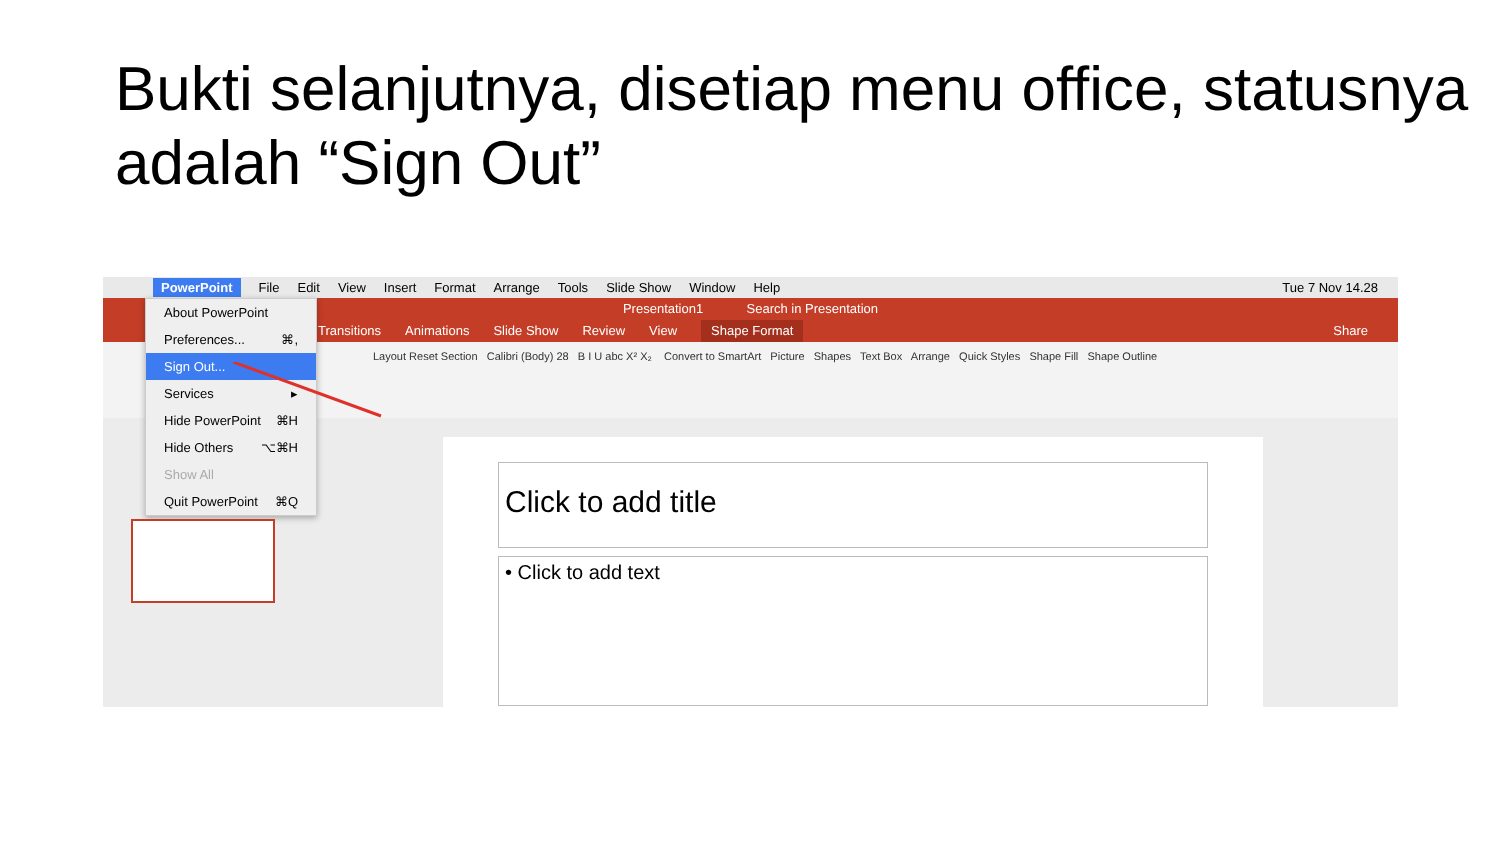Bukti selanjutnya, disetiap menu office, statusnya adalah “Sign Out”
PowerPoint File Edit View Insert Format Arrange Tools Slide Show Window Help Tue 7 Nov 14.28
Presentation1 Search in Presentation
Transitions Animations Slide Show Review View Shape Format Share
Layout Reset Section Calibri (Body) 28 B I U abc X² X₂ Convert to SmartArt Picture Shapes Text Box Arrange Quick Styles Shape Fill Shape Outline
About PowerPoint
Preferences... ⌘,
Sign Out...
Services ▸
Hide PowerPoint ⌘H
Hide Others ⌥⌘H
Show All
Quit PowerPoint ⌘Q
Click to add title
• Click to add text